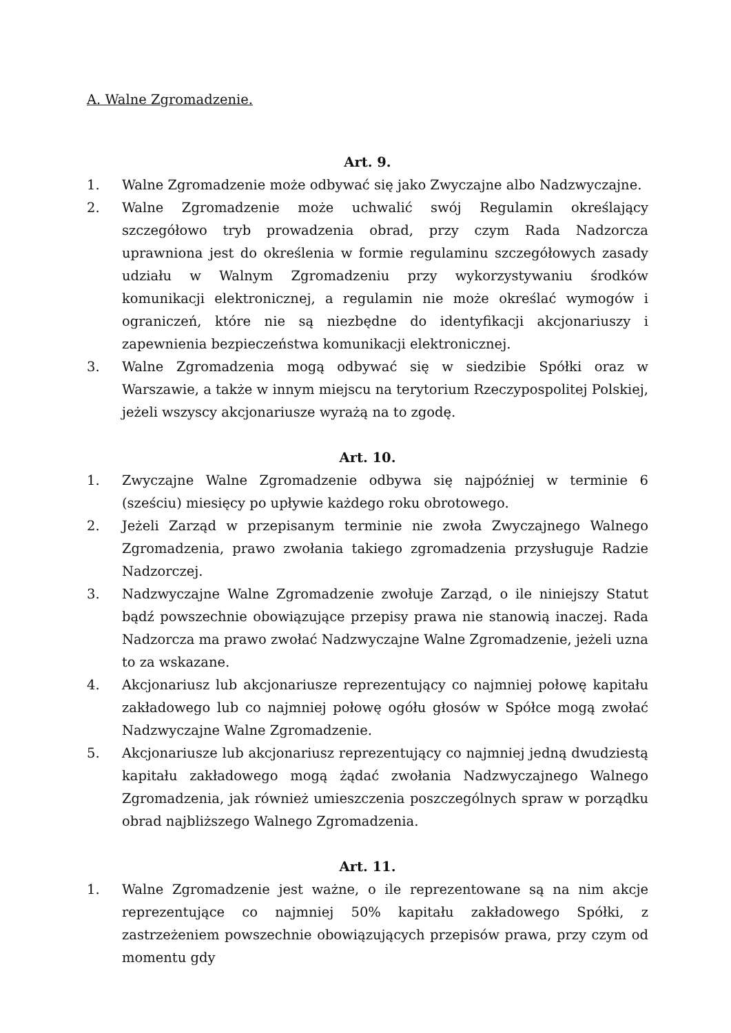A. Walne Zgromadzenie.
Art. 9.
1. Walne Zgromadzenie może odbywać się jako Zwyczajne albo Nadzwyczajne.
2. Walne Zgromadzenie może uchwalić swój Regulamin określający szczegółowo tryb prowadzenia obrad, przy czym Rada Nadzorcza uprawniona jest do określenia w formie regulaminu szczegółowych zasady udziału w Walnym Zgromadzeniu przy wykorzystywaniu środków komunikacji elektronicznej, a regulamin nie może określać wymogów i ograniczeń, które nie są niezbędne do identyfikacji akcjonariuszy i zapewnienia bezpieczeństwa komunikacji elektronicznej.
3. Walne Zgromadzenia mogą odbywać się w siedzibie Spółki oraz w Warszawie, a także w innym miejscu na terytorium Rzeczypospolitej Polskiej, jeżeli wszyscy akcjonariusze wyrażą na to zgodę.
Art. 10.
1. Zwyczajne Walne Zgromadzenie odbywa się najpóźniej w terminie 6 (sześciu) miesięcy po upływie każdego roku obrotowego.
2. Jeżeli Zarząd w przepisanym terminie nie zwoła Zwyczajnego Walnego Zgromadzenia, prawo zwołania takiego zgromadzenia przysługuje Radzie Nadzorczej.
3. Nadzwyczajne Walne Zgromadzenie zwołuje Zarząd, o ile niniejszy Statut bądź powszechnie obowiązujące przepisy prawa nie stanowią inaczej. Rada Nadzorcza ma prawo zwołać Nadzwyczajne Walne Zgromadzenie, jeżeli uzna to za wskazane.
4. Akcjonariusz lub akcjonariusze reprezentujący co najmniej połowę kapitału zakładowego lub co najmniej połowę ogółu głosów w Spółce mogą zwołać Nadzwyczajne Walne Zgromadzenie.
5. Akcjonariusze lub akcjonariusz reprezentujący co najmniej jedną dwudziestą kapitału zakładowego mogą żądać zwołania Nadzwyczajnego Walnego Zgromadzenia, jak również umieszczenia poszczególnych spraw w porządku obrad najbliższego Walnego Zgromadzenia.
Art. 11.
1. Walne Zgromadzenie jest ważne, o ile reprezentowane są na nim akcje reprezentujące co najmniej 50% kapitału zakładowego Spółki, z zastrzeżeniem powszechnie obowiązujących przepisów prawa, przy czym od momentu gdy